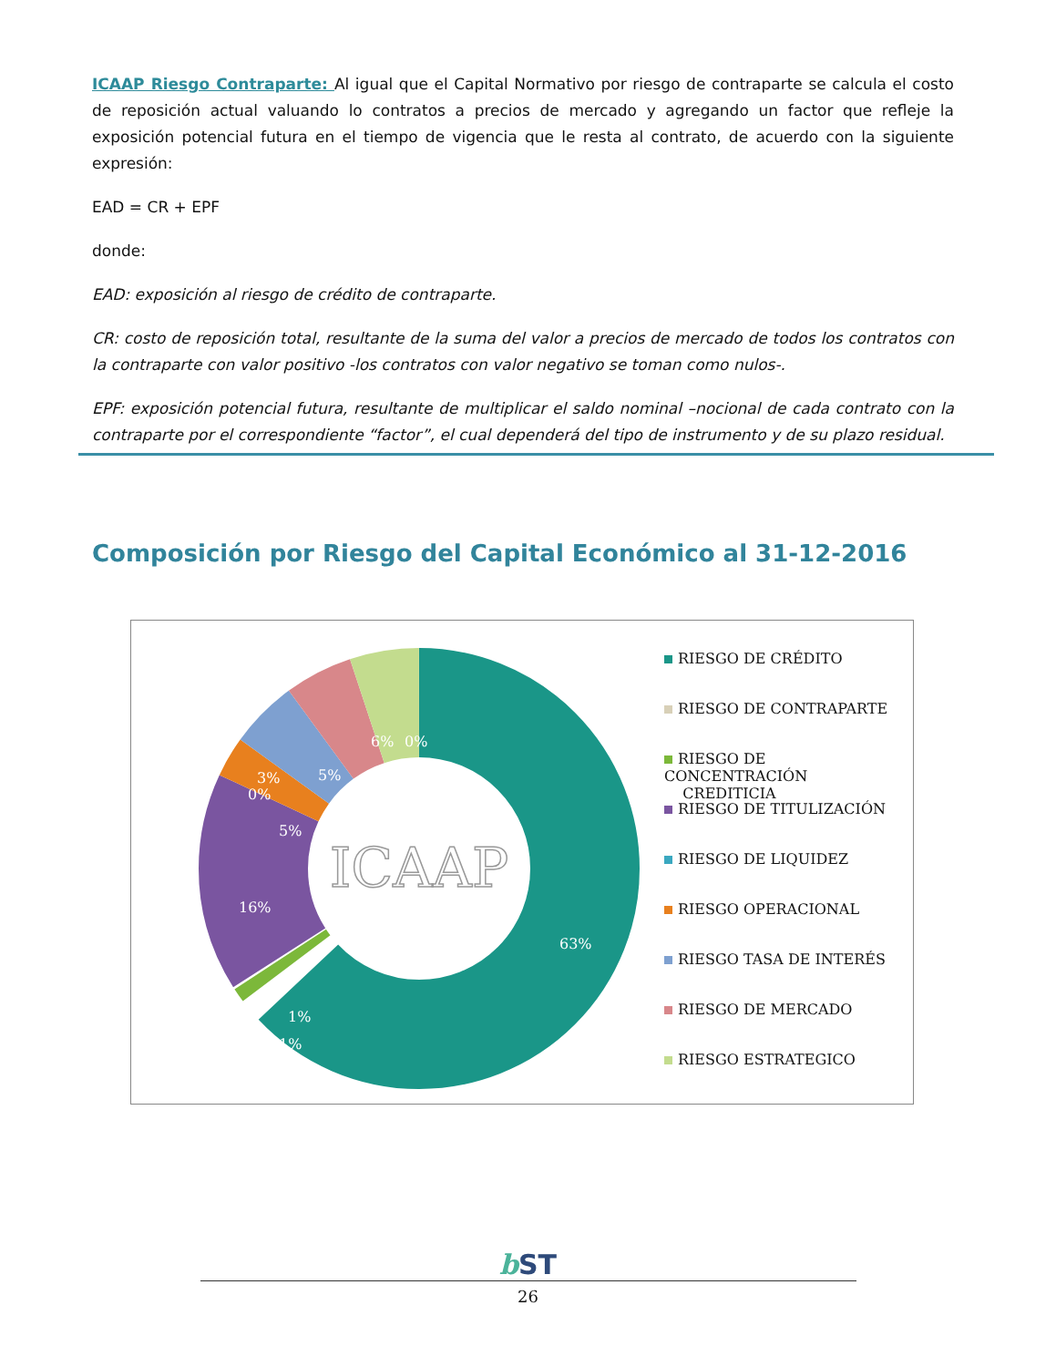ICAAP Riesgo Contraparte: Al igual que el Capital Normativo por riesgo de contraparte se calcula el costo de reposición actual valuando lo contratos a precios de mercado y agregando un factor que refleje la exposición potencial futura en el tiempo de vigencia que le resta al contrato, de acuerdo con la siguiente expresión:
EAD = CR + EPF
donde:
EAD: exposición al riesgo de crédito de contraparte.
CR: costo de reposición total, resultante de la suma del valor a precios de mercado de todos los contratos con la contraparte con valor positivo -los contratos con valor negativo se toman como nulos-.
EPF: exposición potencial futura, resultante de multiplicar el saldo nominal –nocional de cada contrato con la contraparte por el correspondiente “factor”, el cual dependerá del tipo de instrumento y de su plazo residual.
Composición por Riesgo del Capital Económico al 31-12-2016
63%
16%
1%
1%
3%
0%
5%
5%
6%
0%
ICAAP
RIESGO DE CRÉDITO
RIESGO DE CONTRAPARTE
RIESGO DE CONCENTRACIÓN
CREDITICIA
RIESGO DE TITULIZACIÓN
RIESGO DE LIQUIDEZ
RIESGO OPERACIONAL
RIESGO TASA DE INTERÉS
RIESGO DE MERCADO
RIESGO ESTRATEGICO
b ST
26